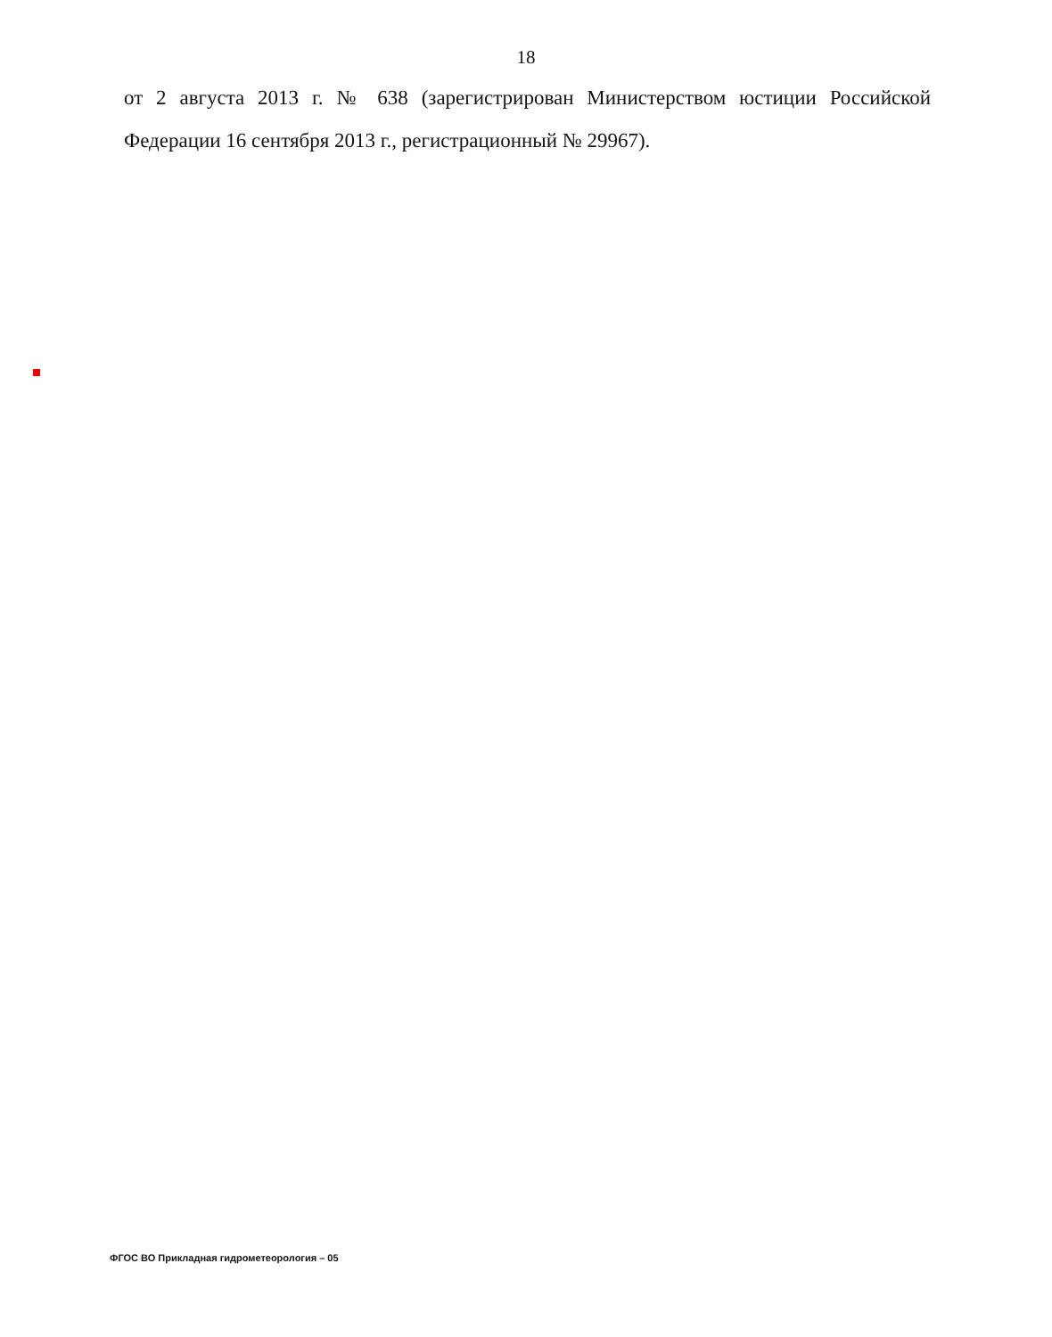18
от 2 августа 2013 г. № 638 (зарегистрирован Министерством юстиции Российской Федерации 16 сентября 2013 г., регистрационный № 29967).
ФГОС ВО Прикладная гидрометеорология – 05